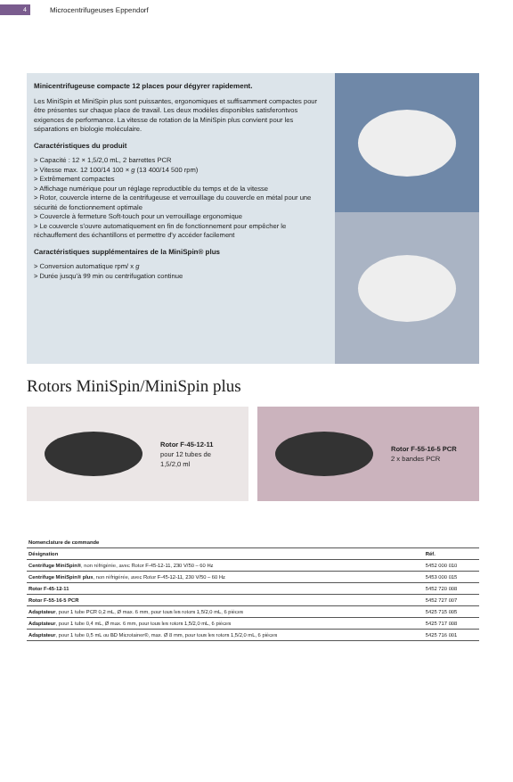4 Microcentrifugeuses Eppendorf
Minicentrifugeuse compacte 12 places pour dégyrer rapidement.
Les MiniSpin et MiniSpin plus sont puissantes, ergonomiques et suffisamment compactes pour être présentes sur chaque place de travail. Les deux modèles disponibles satisferontvos exigences de performance. La vitesse de rotation de la MiniSpin plus convient pour les séparations en biologie moléculaire.
Caractéristiques du produit
> Capacité : 12 × 1,5/2,0 mL, 2 barrettes PCR
> Vitesse max. 12 100/14 100 × g (13 400/14 500 rpm)
> Extrêmement compactes
> Affichage numérique pour un réglage reproductible du temps et de la vitesse
> Rotor, couvercle interne de la centrifugeuse et verrouillage du couvercle en métal pour une sécurité de fonctionnement optimale
> Couvercle à fermeture Soft-touch pour un verrouillage ergonomique
> Le couvercle s'ouvre automatiquement en fin de fonctionnement pour empêcher le réchauffement des échantillons et permettre d'y accéder facilement
Caractéristiques supplémentaires de la MiniSpin® plus
> Conversion automatique rpm/ x g
> Durée jusqu'à 99 min ou centrifugation continue
Rotors MiniSpin/MiniSpin plus
Rotor F-45-12-11
pour 12 tubes de
1,5/2,0 ml
Rotor F-55-16-5 PCR
2 x bandes PCR
| Nomenclature de commande | |
| --- | --- |
| Désignation | Réf. |
| Centrifuge MiniSpin® , non réfrigérée, avec Rotor F-45-12-11, 230 V/50 – 60 Hz | 5452 000 010 |
| Centrifuge MiniSpin® plus , non réfrigérée, avec Rotor F-45-12-11, 230 V/50 – 60 Hz | 5453 000 015 |
| Rotor F-45-12-11 | 5452 720 008 |
| Rotor F-55-16-5 PCR | 5452 727 007 |
| Adaptateur , pour 1 tube PCR 0,2 mL, Ø max. 6 mm, pour tous les rotors 1,5/2,0 mL, 6 pièces | 5425 715 005 |
| Adaptateur , pour 1 tube 0,4 mL, Ø max. 6 mm, pour tous les rotors 1,5/2,0 mL, 6 pièces | 5425 717 008 |
| Adaptateur , pour 1 tube 0,5 mL ou BD Microtainer®, max. Ø 8 mm, pour tous les rotors 1,5/2,0 mL, 6 pièces | 5425 716 001 |